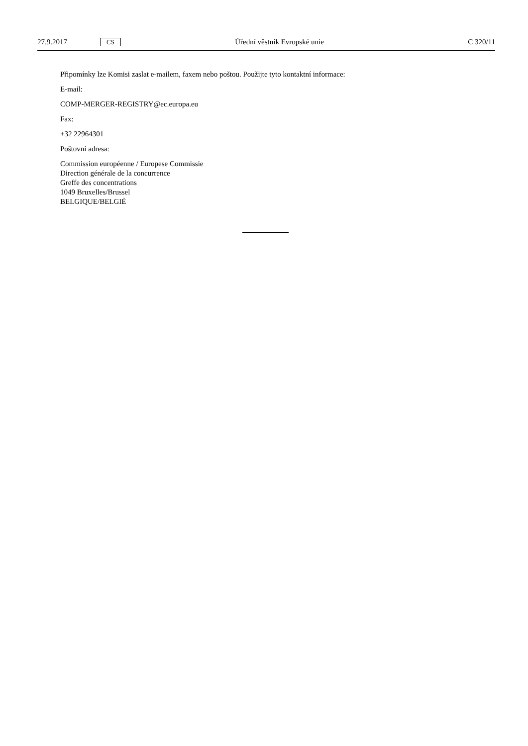27.9.2017 CS Úřední věstník Evropské unie C 320/11
Připomínky lze Komisi zaslat e-mailem, faxem nebo poštou. Použijte tyto kontaktní informace:
E-mail:
COMP-MERGER-REGISTRY@ec.europa.eu
Fax:
+32 22964301
Poštovní adresa:
Commission européenne / Europese Commissie
Direction générale de la concurrence
Greffe des concentrations
1049 Bruxelles/Brussel
BELGIQUE/BELGIË